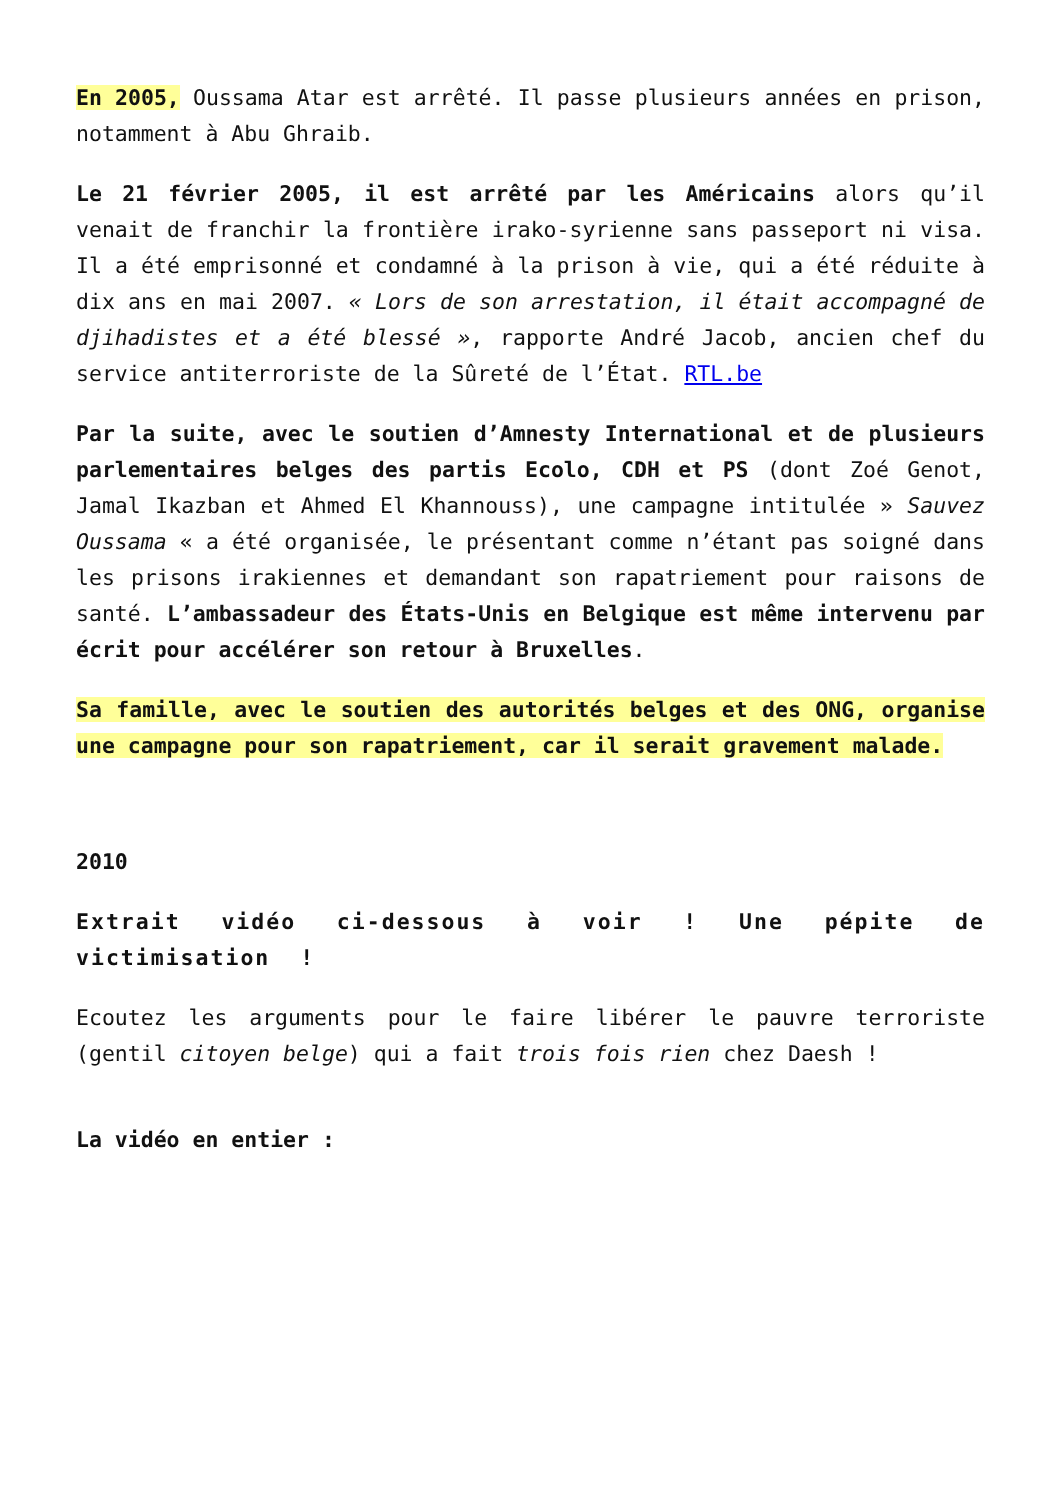En 2005, Oussama Atar est arrêté. Il passe plusieurs années en prison, notamment à Abu Ghraib.
Le 21 février 2005, il est arrêté par les Américains alors qu’il venait de franchir la frontière irako-syrienne sans passeport ni visa. Il a été emprisonné et condamné à la prison à vie, qui a été réduite à dix ans en mai 2007. « Lors de son arrestation, il était accompagné de djihadistes et a été blessé », rapporte André Jacob, ancien chef du service antiterroriste de la Sûreté de l’État. RTL.be
Par la suite, avec le soutien d’Amnesty International et de plusieurs parlementaires belges des partis Ecolo, CDH et PS (dont Zoé Genot, Jamal Ikazban et Ahmed El Khannouss), une campagne intitulée » Sauvez Oussama « a été organisée, le présentant comme n’étant pas soigné dans les prisons irakiennes et demandant son rapatriement pour raisons de santé. L’ambassadeur des États-Unis en Belgique est même intervenu par écrit pour accélérer son retour à Bruxelles.
Sa famille, avec le soutien des autorités belges et des ONG, organise une campagne pour son rapatriement, car il serait gravement malade.
2010
Extrait vidéo ci-dessous à voir ! Une pépite de victimisation !
Ecoutez les arguments pour le faire libérer le pauvre terroriste (gentil citoyen belge) qui a fait trois fois rien chez Daesh !
La vidéo en entier :